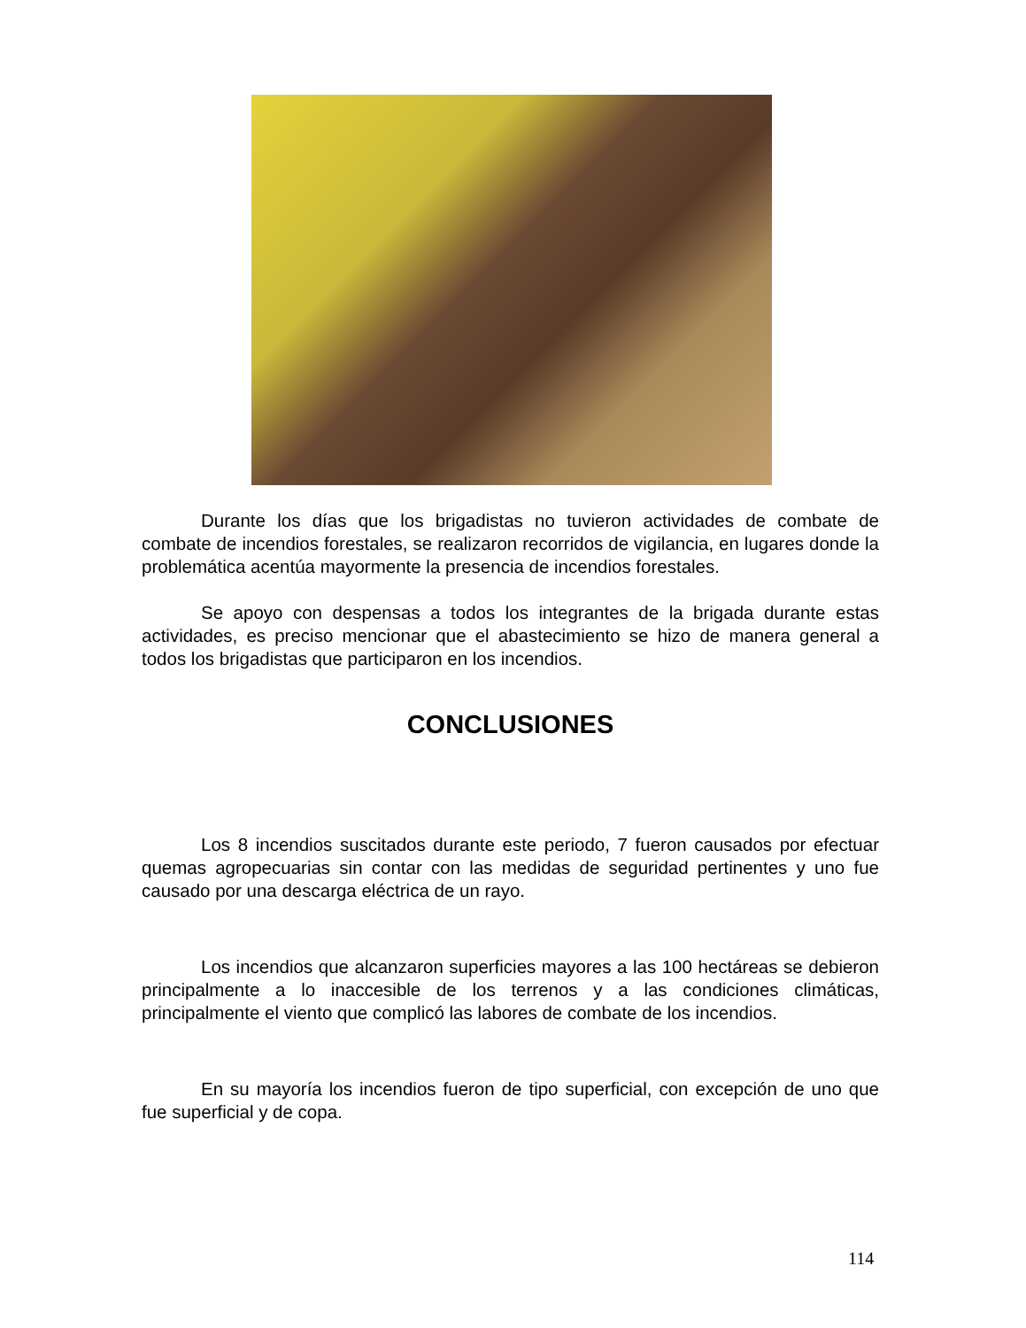Durante los días que los brigadistas no tuvieron actividades de combate de combate de incendios forestales, se realizaron recorridos de vigilancia, en lugares donde la problemática acentúa mayormente la presencia de incendios forestales.
Se apoyo con despensas a todos los integrantes de la brigada durante estas actividades, es preciso mencionar que el abastecimiento se hizo de manera general a todos los brigadistas que participaron en los incendios.
CONCLUSIONES
Los 8 incendios suscitados durante este periodo, 7 fueron causados por efectuar quemas agropecuarias sin contar con las medidas de seguridad pertinentes y uno fue causado por una descarga eléctrica de un rayo.
Los incendios que alcanzaron superficies mayores a las 100 hectáreas se debieron principalmente a lo inaccesible de los terrenos y a las condiciones climáticas, principalmente el viento que complicó las labores de combate de los incendios.
En su mayoría los incendios fueron de tipo superficial, con excepción de uno que fue superficial y de copa.
114